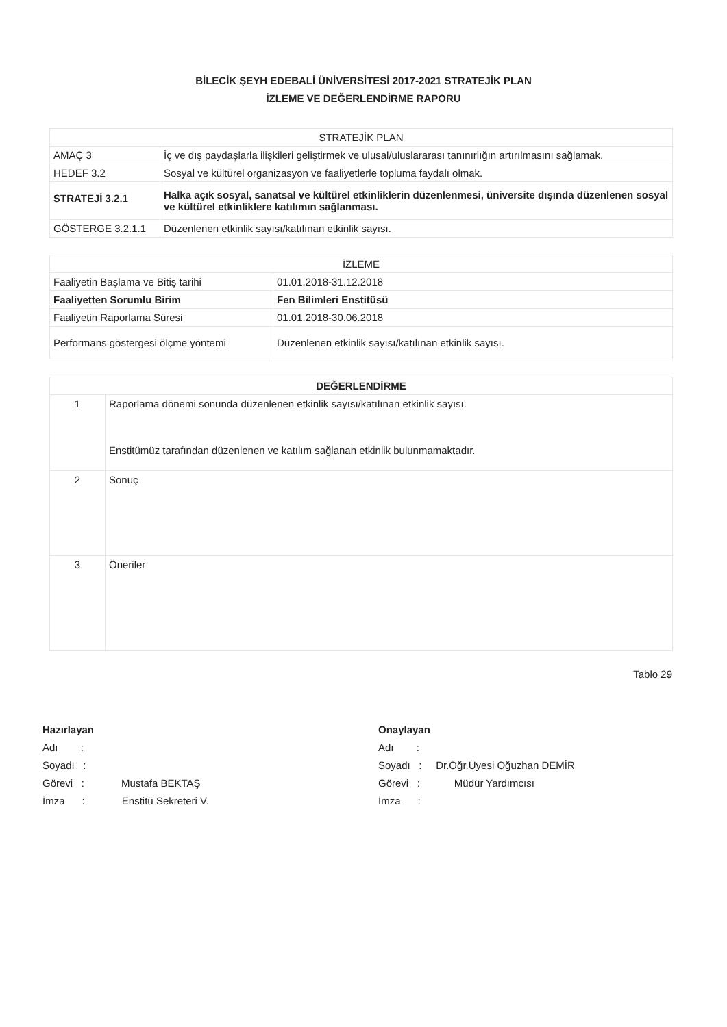BİLECİK ŞEYH EDEBALİ ÜNİVERSİTESİ 2017-2021 STRATEJİK PLAN
İZLEME VE DEĞERLENDİRME RAPORU
| STRATEJİK PLAN | |
| --- | --- |
| AMAÇ 3 | İç ve dış paydaşlarla ilişkileri geliştirmek ve ulusal/uluslararası tanınırlığın artırılmasını sağlamak. |
| HEDEF 3.2 | Sosyal ve kültürel organizasyon ve faaliyetlerle topluma faydalı olmak. |
| STRATEJİ 3.2.1 | Halka açık sosyal, sanatsal ve kültürel etkinliklerin düzenlenmesi, üniversite dışında düzenlenen sosyal ve kültürel etkinliklere katılımın sağlanması. |
| GÖSTERGE 3.2.1.1 | Düzenlenen etkinlik sayısı/katılınan etkinlik sayısı. |
| İZLEME | |
| --- | --- |
| Faaliyetin Başlama ve Bitiş tarihi | 01.01.2018-31.12.2018 |
| Faaliyetten Sorumlu Birim | Fen Bilimleri Enstitüsü |
| Faaliyetin Raporlama Süresi | 01.01.2018-30.06.2018 |
| Performans göstergesi ölçme yöntemi | Düzenlenen etkinlik sayısı/katılınan etkinlik sayısı. |
| DEĞERLENDİRME | |
| --- | --- |
| 1 | Raporlama dönemi sonunda düzenlenen etkinlik sayısı/katılınan etkinlik sayısı. Enstitümüz tarafından düzenlenen ve katılım sağlanan etkinlik bulunmamaktadır. |
| 2 | Sonuç |
| 3 | Öneriler |
Tablo 29
Hazırlayan
Adı :
Soyadı :
Görevi : Mustafa BEKTAŞ
İmza : Enstitü Sekreteri V.
Onaylayan
Adı :
Soyadı : Dr.Öğr.Üyesi Oğuzhan DEMİR
Görevi : Müdür Yardımcısı
İmza :